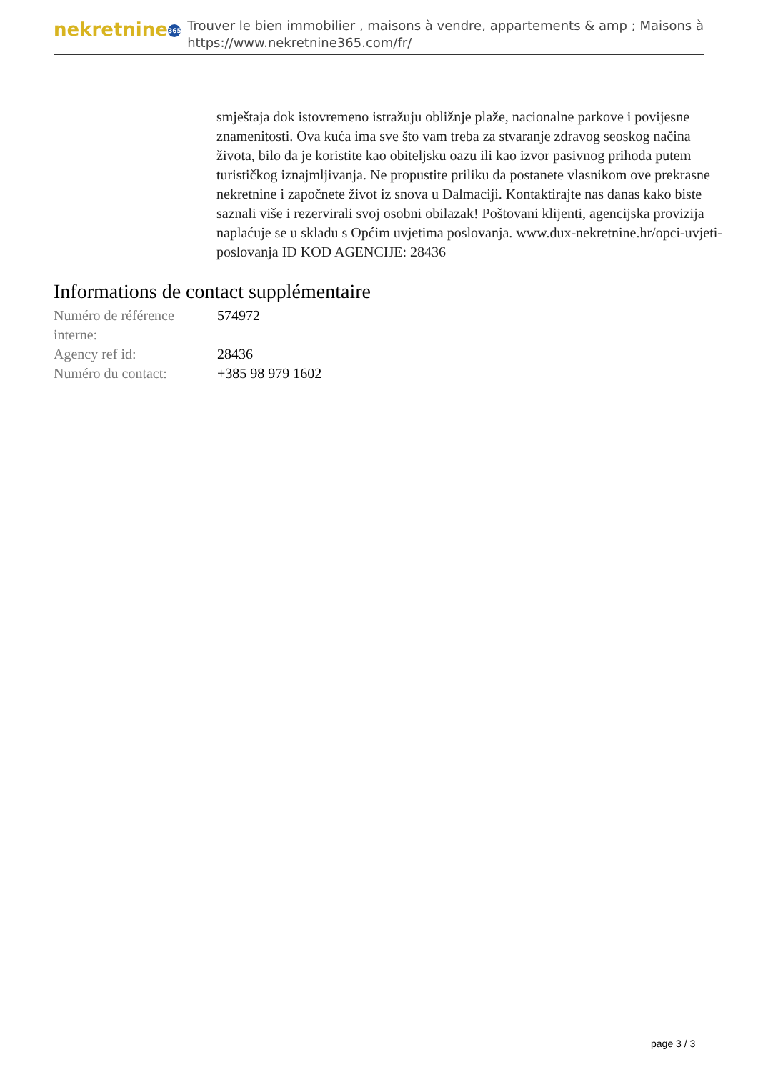nekretnine 365
Trouver le bien immobilier , maisons à vendre, appartements & amp ; Maisons à
https://www.nekretnine365.com/fr/
smještaja dok istovremeno istražuju obližnje plaže, nacionalne parkove i povijesne znamenitosti. Ova kuća ima sve što vam treba za stvaranje zdravog seoskog načina života, bilo da je koristite kao obiteljsku oazu ili kao izvor pasivnog prihoda putem turističkog iznajmljivanja. Ne propustite priliku da postanete vlasnikom ove prekrasne nekretnine i započnete život iz snova u Dalmaciji. Kontaktirajte nas danas kako biste saznali više i rezervirali svoj osobni obilazak! Poštovani klijenti, agencijska provizija naplaćuje se u skladu s Općim uvjetima poslovanja. www.dux-nekretnine.hr/opci-uvjeti-poslovanja ID KOD AGENCIJE: 28436
Informations de contact supplémentaire
| Numéro de référence interne: | 574972 |
| Agency ref id: | 28436 |
| Numéro du contact: | +385 98 979 1602 |
page 3 / 3